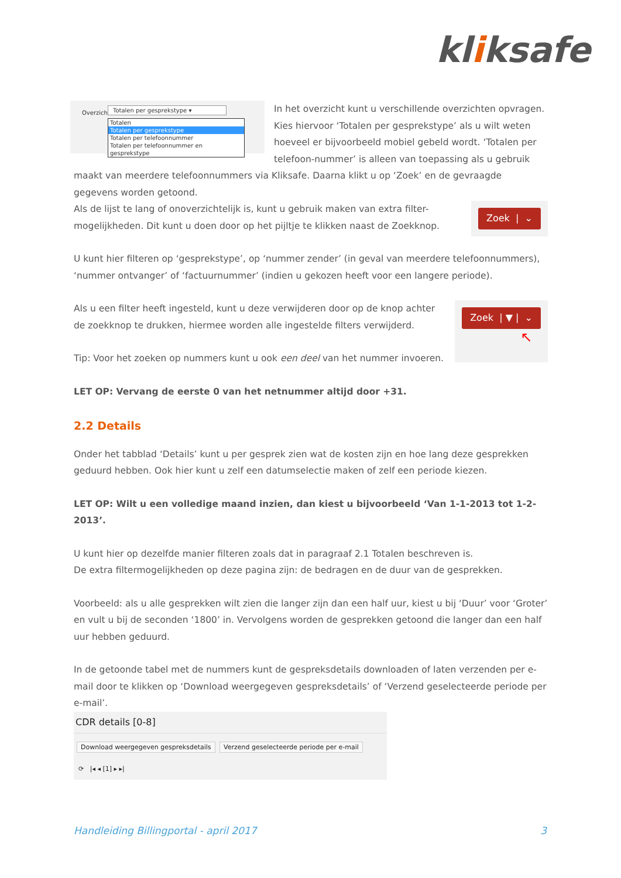kliksafe
Overzicht
Totalen per gesprekstype ▾
Totalen
Totalen per gesprekstype
Totalen per telefoonnummer
Totalen per telefoonnummer en gesprekstype
In het overzicht kunt u verschillende overzichten opvragen. Kies hiervoor ‘Totalen per gesprekstype’ als u wilt weten hoeveel er bijvoorbeeld mobiel gebeld wordt. ‘Totalen per telefoon-nummer’ is alleen van toepassing als u gebruik maakt van meerdere telefoonnummers via Kliksafe. Daarna klikt u op ‘Zoek’ en de gevraagde gegevens worden getoond.
Zoek | ⌄ Als de lijst te lang of onoverzichtelijk is, kunt u gebruik maken van extra filter-mogelijkheden. Dit kunt u doen door op het pijltje te klikken naast de Zoekknop.
U kunt hier filteren op ‘gesprekstype’, op ‘nummer zender’ (in geval van meerdere telefoonnummers), ‘nummer ontvanger’ of ‘factuurnummer’ (indien u gekozen heeft voor een langere periode).
Zoek | ▼ | ⌄
↖
Als u een filter heeft ingesteld, kunt u deze verwijderen door op de knop achter de zoekknop te drukken, hiermee worden alle ingestelde filters verwijderd.
Tip: Voor het zoeken op nummers kunt u ook een deel van het nummer invoeren.
LET OP: Vervang de eerste 0 van het netnummer altijd door +31.
2.2 Details
Onder het tabblad ‘Details’ kunt u per gesprek zien wat de kosten zijn en hoe lang deze gesprekken geduurd hebben. Ook hier kunt u zelf een datumselectie maken of zelf een periode kiezen.
LET OP: Wilt u een volledige maand inzien, dan kiest u bijvoorbeeld ‘Van 1-1-2013 tot 1-2-2013’.
U kunt hier op dezelfde manier filteren zoals dat in paragraaf 2.1 Totalen beschreven is.
De extra filtermogelijkheden op deze pagina zijn: de bedragen en de duur van de gesprekken.
Voorbeeld: als u alle gesprekken wilt zien die langer zijn dan een half uur, kiest u bij ‘Duur’ voor ‘Groter’ en vult u bij de seconden ‘1800’ in. Vervolgens worden de gesprekken getoond die langer dan een half uur hebben geduurd.
In de getoonde tabel met de nummers kunt de gespreksdetails downloaden of laten verzenden per e-mail door te klikken op ‘Download weergegeven gespreksdetails’ of ‘Verzend geselecteerde periode per e-mail’.
CDR details [0-8]
Download weergegeven gespreksdetails Verzend geselecteerde periode per e-mail
⟳ |◂ ◂ [1] ▸ ▸|
Handleiding Billingportal - april 2017 3